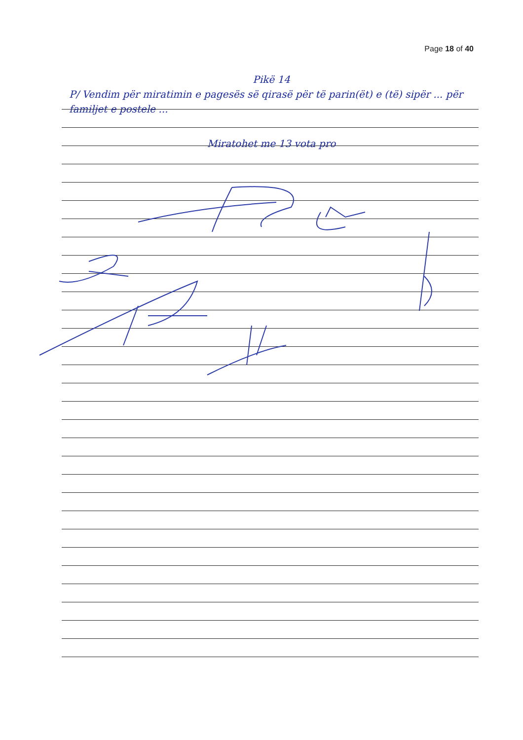Page 18 of 40
Pikë 14
P/ Vendim për miratimin e pagesës së qirasë për të parin(ët) e (të) sipër ... për familjet e postele ...
Miratohet me 13 vota pro